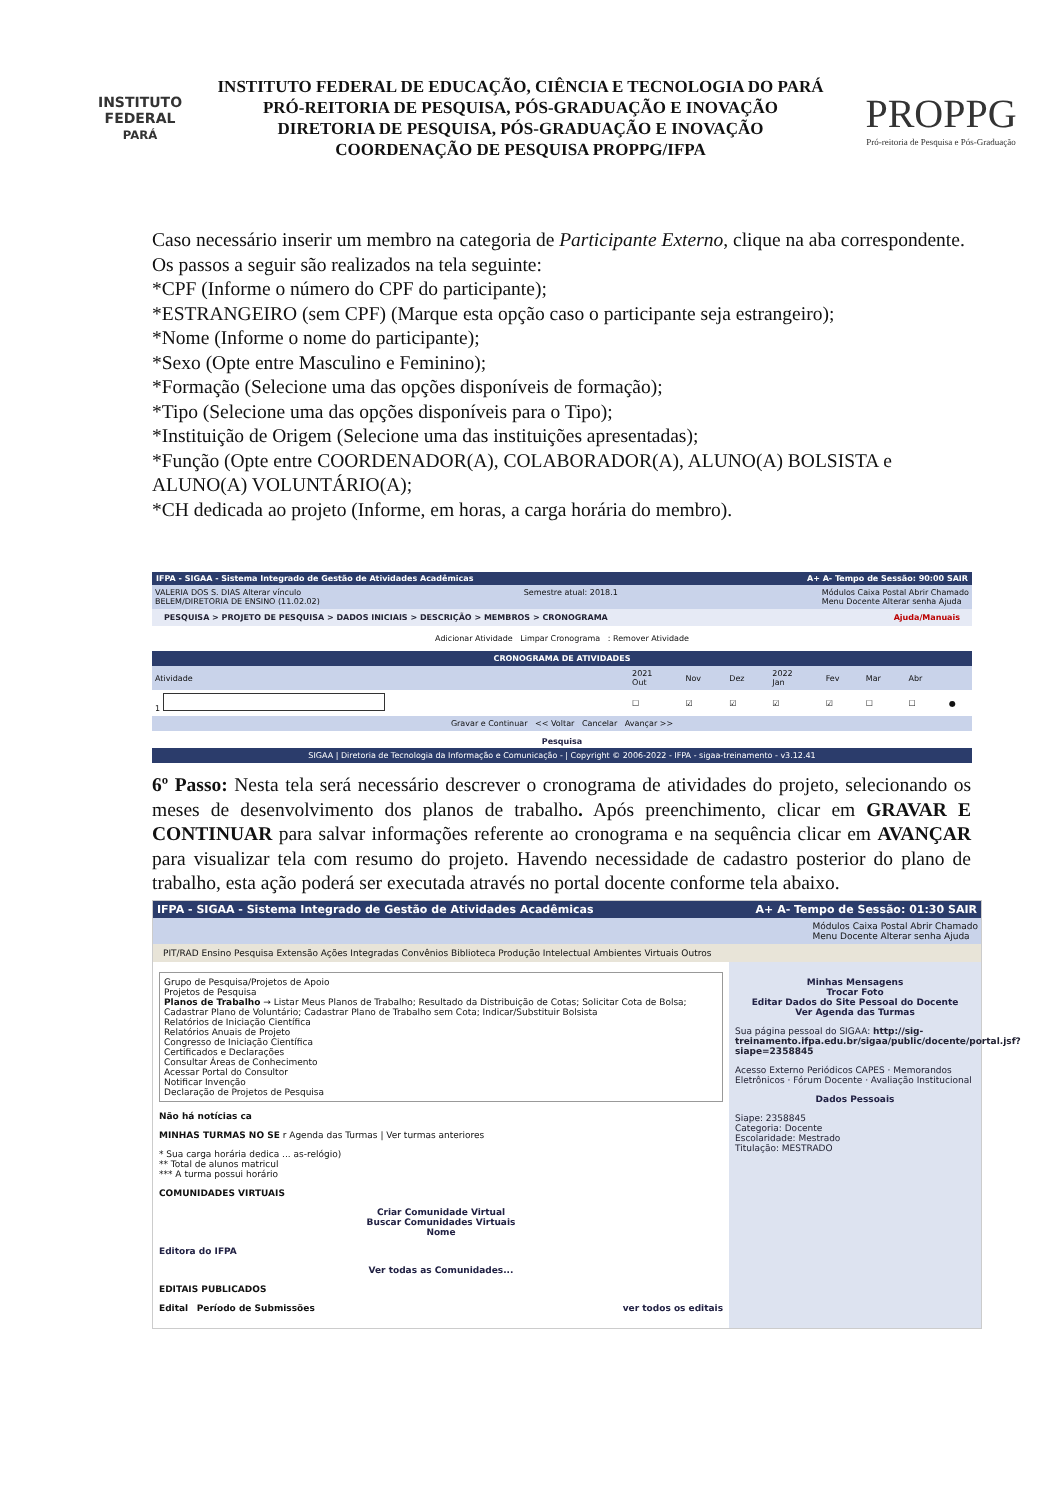INSTITUTO FEDERAL
PARÁ
INSTITUTO FEDERAL DE EDUCAÇÃO, CIÊNCIA E TECNOLOGIA DO PARÁ
PRÓ-REITORIA DE PESQUISA, PÓS-GRADUAÇÃO E INOVAÇÃO
DIRETORIA DE PESQUISA, PÓS-GRADUAÇÃO E INOVAÇÃO
COORDENAÇÃO DE PESQUISA PROPPG/IFPA
PROPPG
Pró-reitoria de Pesquisa e Pós-Graduação
Caso necessário inserir um membro na categoria de Participante Externo, clique na aba correspondente. Os passos a seguir são realizados na tela seguinte:
*CPF (Informe o número do CPF do participante);
*ESTRANGEIRO (sem CPF) (Marque esta opção caso o participante seja estrangeiro);
*Nome (Informe o nome do participante);
*Sexo (Opte entre Masculino e Feminino);
*Formação (Selecione uma das opções disponíveis de formação);
*Tipo (Selecione uma das opções disponíveis para o Tipo);
*Instituição de Origem (Selecione uma das instituições apresentadas);
*Função (Opte entre COORDENADOR(A), COLABORADOR(A), ALUNO(A) BOLSISTA e ALUNO(A) VOLUNTÁRIO(A);
*CH dedicada ao projeto (Informe, em horas, a carga horária do membro).
IFPA - SIGAA - Sistema Integrado de Gestão de Atividades Acadêmicas A+ A- Tempo de Sessão: 90:00 SAIR
VALERIA DOS S. DIAS Alterar vínculo
BELEM/DIRETORIA DE ENSINO (11.02.02) Semestre atual: 2018.1 Módulos Caixa Postal Abrir Chamado
Menu Docente Alterar senha Ajuda
PESQUISA > PROJETO DE PESQUISA > DADOS INICIAIS > DESCRIÇÃO > MEMBROS > CRONOGRAMA Ajuda/Manuais
Adicionar Atividade Limpar Cronograma : Remover Atividade
| CRONOGRAMA DE ATIVIDADES | | | | | | | | |
| --- | --- | --- | --- | --- | --- | --- | --- | --- |
| Atividade | 2021 Out | Nov | Dez | 2022 Jan | Fev | Mar | Abr | |
| 1 | ☐ | ☑ | ☑ | ☑ | ☑ | ☐ | ☐ | ● |
| Gravar e Continuar << Voltar Cancelar Avançar >> | | | | | | | | |
Pesquisa
SIGAA | Diretoria de Tecnologia da Informação e Comunicação - | Copyright © 2006-2022 - IFPA - sigaa-treinamento - v3.12.41
6º Passo: Nesta tela será necessário descrever o cronograma de atividades do projeto, selecionando os meses de desenvolvimento dos planos de trabalho. Após preenchimento, clicar em GRAVAR E CONTINUAR para salvar informações referente ao cronograma e na sequência clicar em AVANÇAR para visualizar tela com resumo do projeto. Havendo necessidade de cadastro posterior do plano de trabalho, esta ação poderá ser executada através no portal docente conforme tela abaixo.
IFPA - SIGAA - Sistema Integrado de Gestão de Atividades Acadêmicas A+ A- Tempo de Sessão: 01:30 SAIR
Módulos Caixa Postal Abrir Chamado
Menu Docente Alterar senha Ajuda
PIT/RAD Ensino Pesquisa Extensão Ações Integradas Convênios Biblioteca Produção Intelectual Ambientes Virtuais Outros
Grupo de Pesquisa/Projetos de Apoio
Projetos de Pesquisa
Planos de Trabalho → Listar Meus Planos de Trabalho; Resultado da Distribuição de Cotas; Solicitar Cota de Bolsa; Cadastrar Plano de Voluntário; Cadastrar Plano de Trabalho sem Cota; Indicar/Substituir Bolsista
Relatórios de Iniciação Científica
Relatórios Anuais de Projeto
Congresso de Iniciação Científica
Certificados e Declarações
Consultar Áreas de Conhecimento
Acessar Portal do Consultor
Notificar Invenção
Declaração de Projetos de Pesquisa
Não há notícias ca
MINHAS TURMAS NO SE r Agenda das Turmas | Ver turmas anteriores
* Sua carga horária dedica ... as-relógio)
** Total de alunos matricul
*** A turma possui horário
COMUNIDADES VIRTUAIS
Criar Comunidade Virtual
Buscar Comunidades Virtuais
Nome
Editora do IFPA
Ver todas as Comunidades...
EDITAIS PUBLICADOS
Edital Período de Submissões ver todos os editais
Minhas Mensagens
Trocar Foto
Editar Dados do Site Pessoal do Docente
Ver Agenda das Turmas
Sua página pessoal do SIGAA: http://sig-treinamento.ifpa.edu.br/sigaa/public/docente/portal.jsf?siape=2358845
Acesso Externo Periódicos CAPES · Memorandos Eletrônicos · Fórum Docente · Avaliação Institucional
Dados Pessoais
Siape: 2358845
Categoria: Docente
Escolaridade: Mestrado
Titulação: MESTRADO